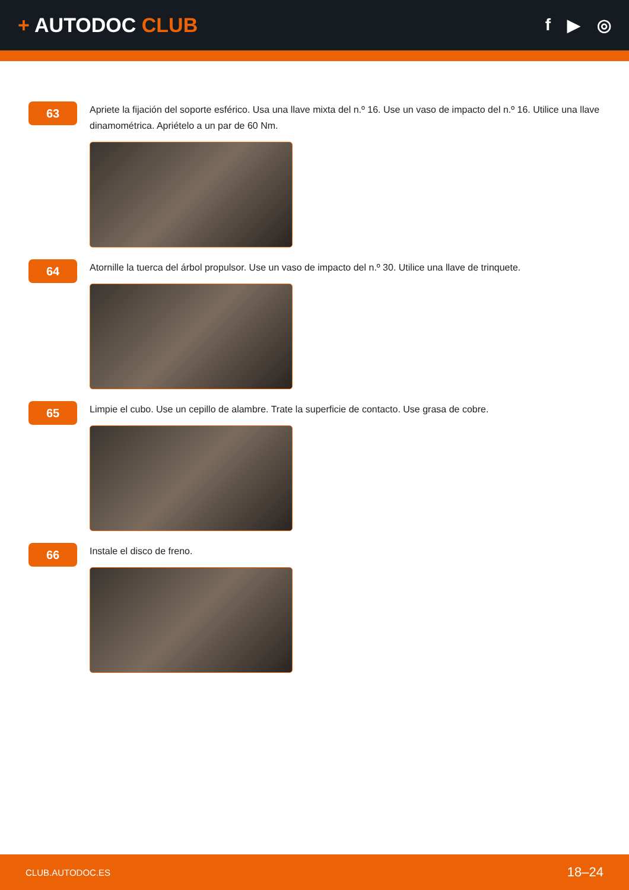+ AUTODOC CLUB
f ▶ ◎
63
Apriete la fijación del soporte esférico. Usa una llave mixta del n.º 16. Use un vaso de impacto del n.º 16. Utilice una llave dinamométrica. Apriételo a un par de 60 Nm.
64
Atornille la tuerca del árbol propulsor. Use un vaso de impacto del n.º 30. Utilice una llave de trinquete.
65
Limpie el cubo. Use un cepillo de alambre. Trate la superficie de contacto. Use grasa de cobre.
66
Instale el disco de freno.
CLUB.AUTODOC.ES 18–24